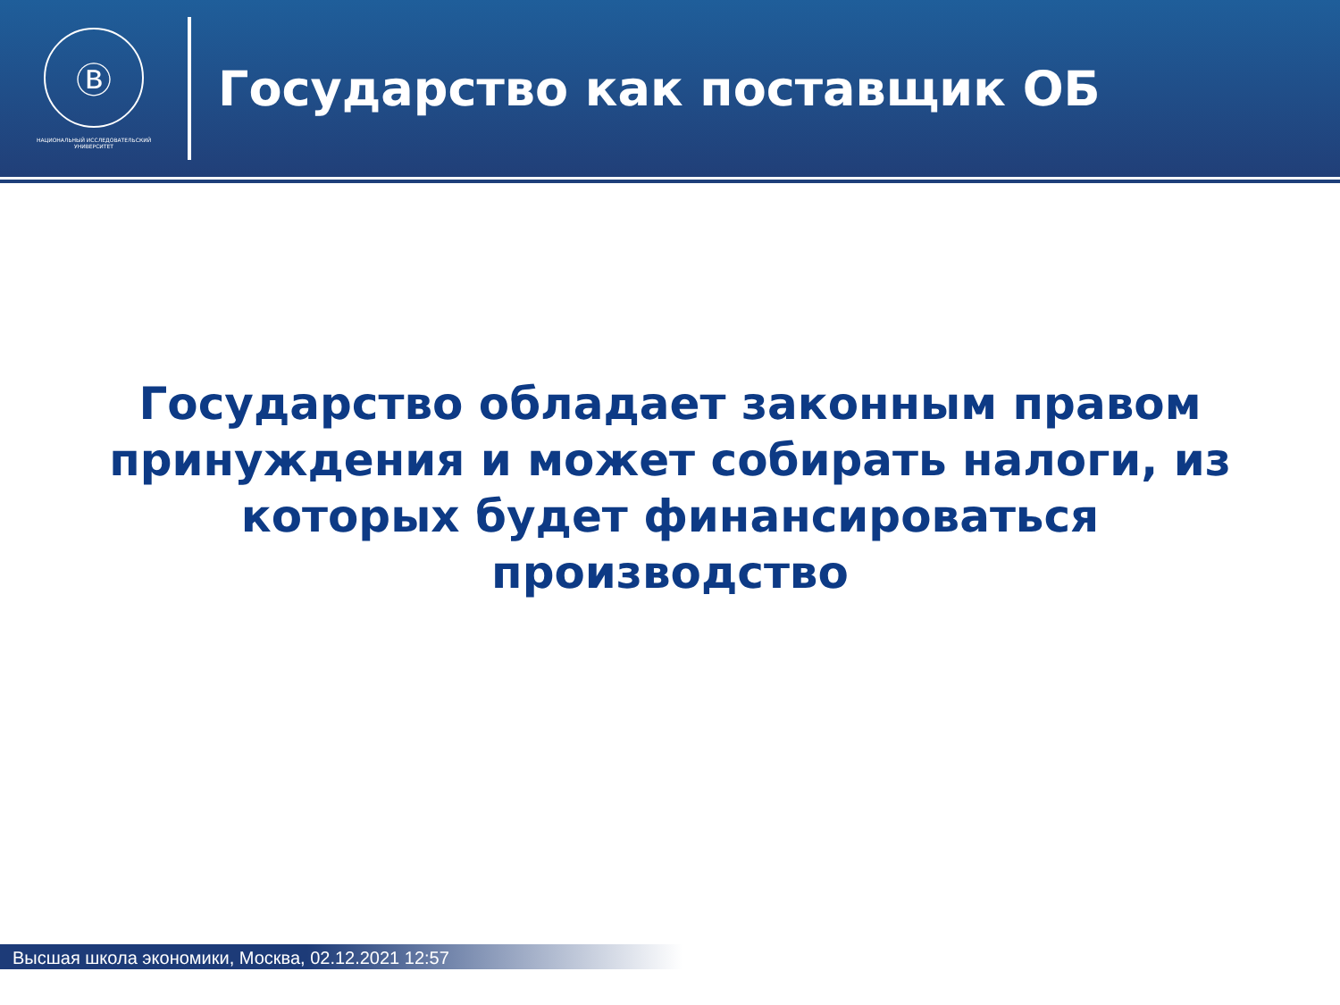Ⓑ
НАЦИОНАЛЬНЫЙ ИССЛЕДОВАТЕЛЬСКИЙ
УНИВЕРСИТЕТ
Государство как поставщик ОБ
Государство обладает законным правом принуждения и может собирать налоги, из которых будет финансироваться производство
Высшая школа экономики, Москва, 02.12.2021 12:57